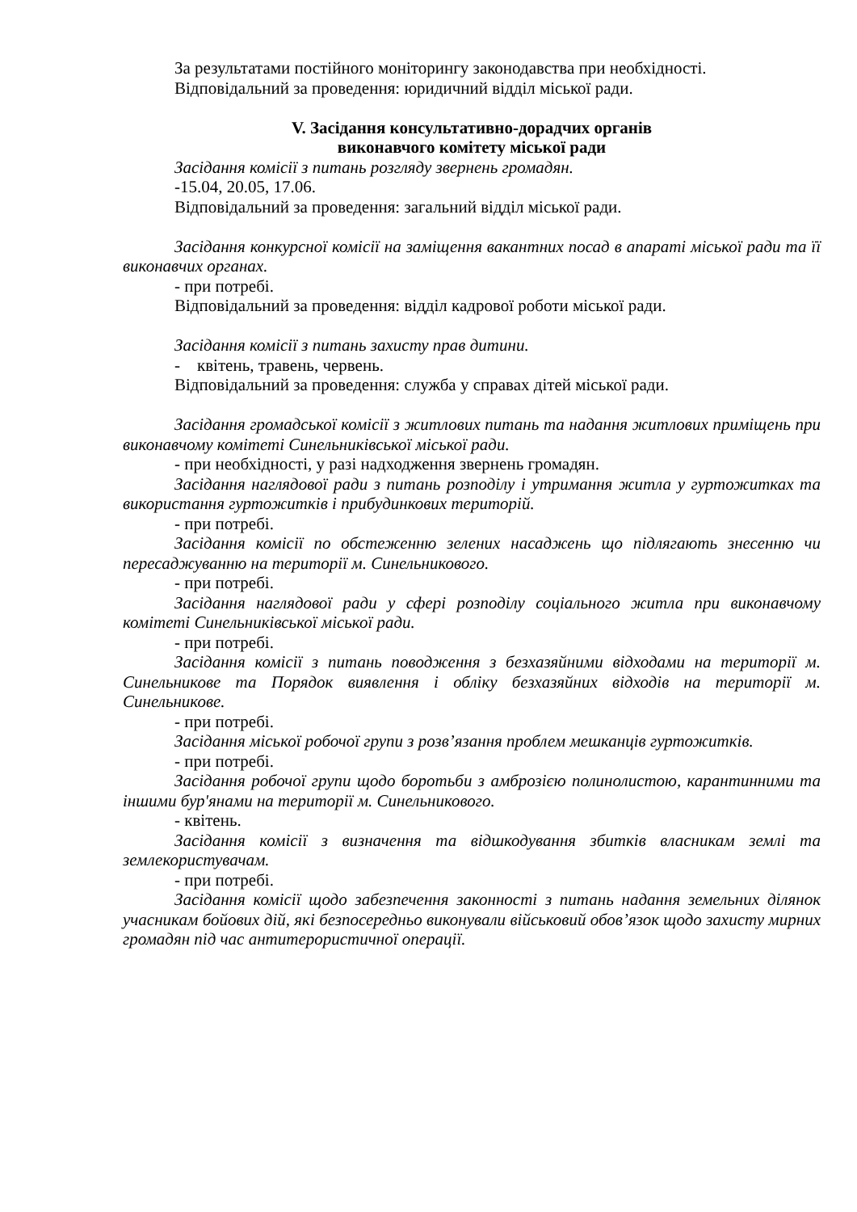За результатами постійного моніторингу законодавства при необхідності.
Відповідальний за проведення: юридичний відділ міської ради.
V. Засідання консультативно-дорадчих органів
виконавчого комітету міської ради
Засідання комісії з питань розгляду звернень громадян.
-15.04, 20.05, 17.06.
Відповідальний за проведення: загальний відділ міської ради.
Засідання конкурсної комісії на заміщення вакантних посад в апараті міської ради та її виконавчих органах.
- при потребі.
Відповідальний за проведення: відділ кадрової роботи міської ради.
Засідання комісії з питань захисту прав дитини.
- квітень, травень, червень.
Відповідальний за проведення: служба у справах дітей міської ради.
Засідання громадської комісії з житлових питань та надання житлових приміщень при виконавчому комітеті Синельниківської міської ради.
- при необхідності, у разі надходження звернень громадян.
Засідання наглядової ради з питань розподілу і утримання житла у гуртожитках та використання гуртожитків і прибудинкових територій.
- при потребі.
Засідання комісії по обстеженню зелених насаджень що підлягають знесенню чи пересаджуванню на території м. Синельникового.
- при потребі.
Засідання наглядової ради у сфері розподілу соціального житла при виконавчому комітеті Синельниківської міської ради.
- при потребі.
Засідання комісії з питань поводження з безхазяйними відходами на території м. Синельникове та Порядок виявлення і обліку безхазяйних відходів на території м. Синельникове.
- при потребі.
Засідання міської робочої групи з розв’язання проблем мешканців гуртожитків.
- при потребі.
Засідання робочої групи щодо боротьби з амброзією полинолистою, карантинними та іншими бур'янами на території м. Синельникового.
- квітень.
Засідання комісії з визначення та відшкодування збитків власникам землі та землекористувачам.
- при потребі.
Засідання комісії щодо забезпечення законності з питань надання земельних ділянок учасникам бойових дій, які безпосередньо виконували військовий обов’язок щодо захисту мирних громадян під час антитерористичної операції.